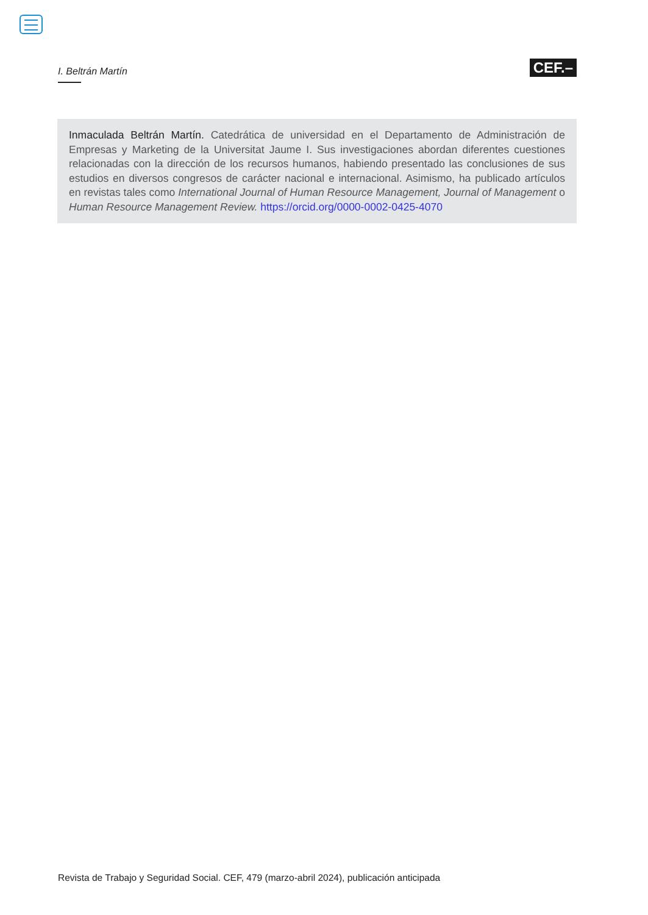I. Beltrán Martín
CEF.–
Inmaculada Beltrán Martín. Catedrática de universidad en el Departamento de Administración de Empresas y Marketing de la Universitat Jaume I. Sus investigaciones abordan diferentes cuestiones relacionadas con la dirección de los recursos humanos, habiendo presentado las conclusiones de sus estudios en diversos congresos de carácter nacional e internacional. Asimismo, ha publicado artículos en revistas tales como International Journal of Human Resource Management, Journal of Management o Human Resource Management Review. https://orcid.org/0000-0002-0425-4070
Revista de Trabajo y Seguridad Social. CEF, 479 (marzo-abril 2024), publicación anticipada